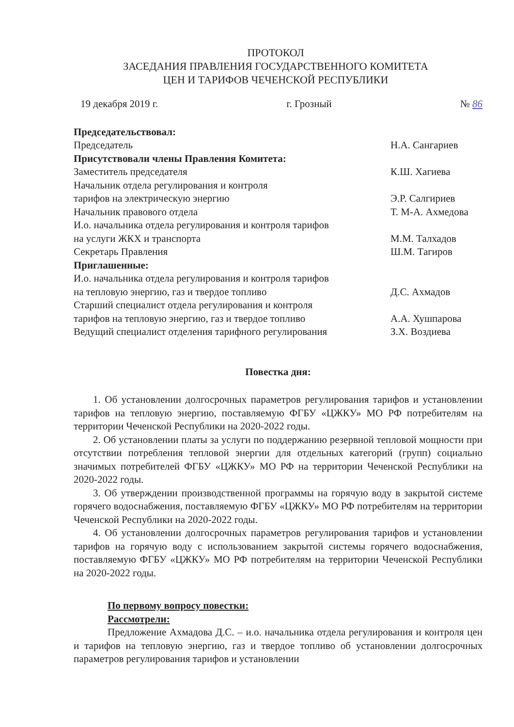ПРОТОКОЛ
ЗАСЕДАНИЯ ПРАВЛЕНИЯ ГОСУДАРСТВЕННОГО КОМИТЕТА
ЦЕН И ТАРИФОВ ЧЕЧЕНСКОЙ РЕСПУБЛИКИ
19 декабря 2019 г. г. Грозный № 86
Председательствовал:
Председатель Н.А. Сангариев
Присутствовали члены Правления Комитета:
Заместитель председателя К.Ш. Хагиева
Начальник отдела регулирования и контроля
тарифов на электрическую энергию Э.Р. Салгириев
Начальник правового отдела Т. М-А. Ахмедова
И.о. начальника отдела регулирования и контроля тарифов
на услуги ЖКХ и транспорта М.М. Талхадов
Секретарь Правления Ш.М. Тагиров
Приглашенные:
И.о. начальника отдела регулирования и контроля тарифов
на тепловую энергию, газ и твердое топливо Д.С. Ахмадов
Старший специалист отдела регулирования и контроля
тарифов на тепловую энергию, газ и твердое топливо А.А. Хушпарова
Ведущий специалист отделения тарифного регулирования З.Х. Воздиева
Повестка дня:
1. Об установлении долгосрочных параметров регулирования тарифов и установлении тарифов на тепловую энергию, поставляемую ФГБУ «ЦЖКУ» МО РФ потребителям на территории Чеченской Республики на 2020-2022 годы.
2. Об установлении платы за услуги по поддержанию резервной тепловой мощности при отсутствии потребления тепловой энергии для отдельных категорий (групп) социально значимых потребителей ФГБУ «ЦЖКУ» МО РФ на территории Чеченской Республики на 2020-2022 годы.
3. Об утверждении производственной программы на горячую воду в закрытой системе горячего водоснабжения, поставляемую ФГБУ «ЦЖКУ» МО РФ потребителям на территории Чеченской Республики на 2020-2022 годы.
4. Об установлении долгосрочных параметров регулирования тарифов и установлении тарифов на горячую воду с использованием закрытой системы горячего водоснабжения, поставляемую ФГБУ «ЦЖКУ» МО РФ потребителям на территории Чеченской Республики на 2020-2022 годы.
По первому вопросу повестки:
Рассмотрели:
Предложение Ахмадова Д.С. – и.о. начальника отдела регулирования и контроля цен и тарифов на тепловую энергию, газ и твердое топливо об установлении долгосрочных параметров регулирования тарифов и установлении